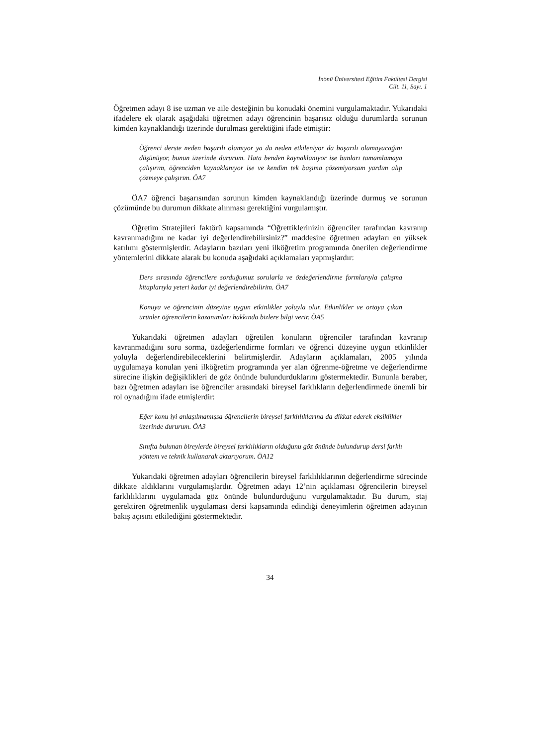İnönü Üniversitesi Eğitim Fakültesi Dergisi
Cilt. 11, Sayı. 1
Öğretmen adayı 8 ise uzman ve aile desteğinin bu konudaki önemini vurgulamaktadır. Yukarıdaki ifadelere ek olarak aşağıdaki öğretmen adayı öğrencinin başarısız olduğu durumlarda sorunun kimden kaynaklandığı üzerinde durulması gerektiğini ifade etmiştir:
Öğrenci derste neden başarılı olamıyor ya da neden etkileniyor da başarılı olamayacağını düşünüyor, bunun üzerinde dururum. Hata benden kaynaklanıyor ise bunları tamamlamaya çalışırım, öğrenciden kaynaklanıyor ise ve kendim tek başıma çözemiyorsam yardım alıp çözmeye çalışırım. ÖA7
ÖA7 öğrenci başarısından sorunun kimden kaynaklandığı üzerinde durmuş ve sorunun çözümünde bu durumun dikkate alınması gerektiğini vurgulamıştır.
Öğretim Stratejileri faktörü kapsamında “Öğrettiklerinizin öğrenciler tarafından kavranıp kavranmadığını ne kadar iyi değerlendirebilirsiniz?” maddesine öğretmen adayları en yüksek katılımı göstermişlerdir. Adayların bazıları yeni ilköğretim programında önerilen değerlendirme yöntemlerini dikkate alarak bu konuda aşağıdaki açıklamaları yapmışlardır:
Ders sırasında öğrencilere sorduğumuz sorularla ve özdeğerlendirme formlarıyla çalışma kitaplarıyla yeteri kadar iyi değerlendirebilirim. ÖA7
Konuya ve öğrencinin düzeyine uygun etkinlikler yoluyla olur. Etkinlikler ve ortaya çıkan ürünler öğrencilerin kazanımları hakkında bizlere bilgi verir. ÖA5
Yukarıdaki öğretmen adayları öğretilen konuların öğrenciler tarafından kavranıp kavranmadığını soru sorma, özdeğerlendirme formları ve öğrenci düzeyine uygun etkinlikler yoluyla değerlendirebileceklerini belirtmişlerdir. Adayların açıklamaları, 2005 yılında uygulamaya konulan yeni ilköğretim programında yer alan öğrenme-öğretme ve değerlendirme sürecine ilişkin değişiklikleri de göz önünde bulundurduklarını göstermektedir. Bununla beraber, bazı öğretmen adayları ise öğrenciler arasındaki bireysel farklıkların değerlendirmede önemli bir rol oynadığını ifade etmişlerdir:
Eğer konu iyi anlaşılmamışsa öğrencilerin bireysel farklılıklarına da dikkat ederek eksiklikler üzerinde dururum. ÖA3
Sınıfta bulunan bireylerde bireysel farklılıkların olduğunu göz önünde bulundurup dersi farklı yöntem ve teknik kullanarak aktarıyorum. ÖA12
Yukarıdaki öğretmen adayları öğrencilerin bireysel farklılıklarının değerlendirme sürecinde dikkate aldıklarını vurgulamışlardır. Öğretmen adayı 12’nin açıklaması öğrencilerin bireysel farklılıklarını uygulamada göz önünde bulundurduğunu vurgulamaktadır. Bu durum, staj gerektiren öğretmenlik uygulaması dersi kapsamında edindiği deneyimlerin öğretmen adayının bakış açısını etkilediğini göstermektedir.
34